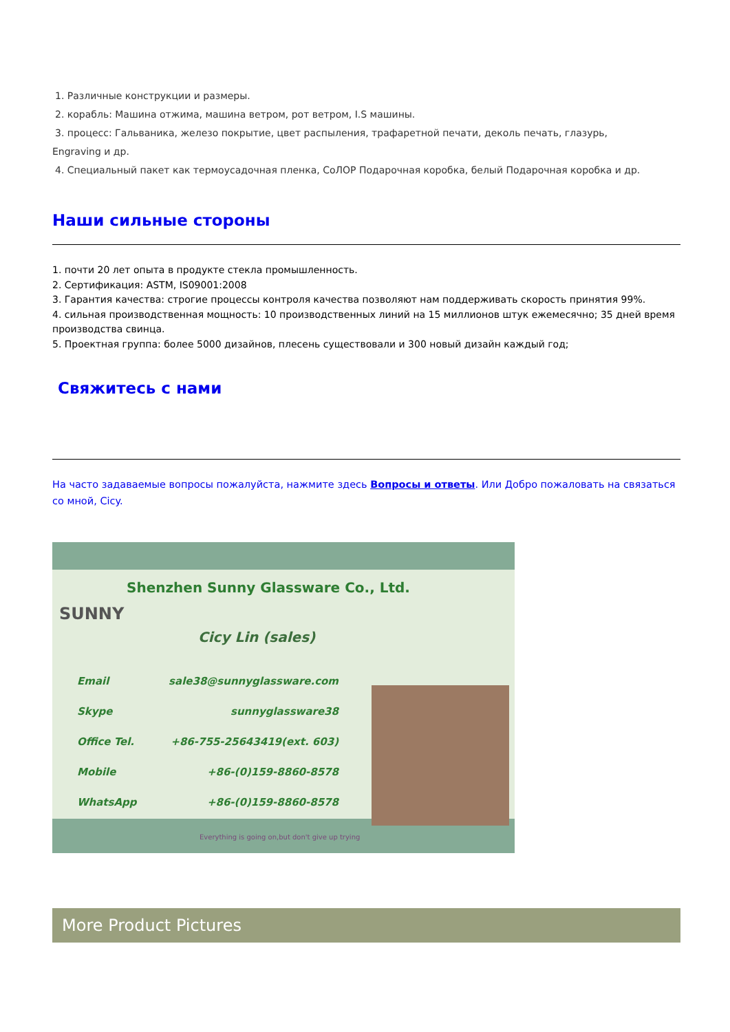1. Различные конструкции и размеры.
2. корабль: Машина отжима, машина ветром, рот ветром, I.S машины.
3. процесс: Гальваника, железо покрытие, цвет распыления, трафаретной печати, деколь печать, глазурь,
Engraving и др.
4. Специальный пакет как термоусадочная пленка, СоЛОР Подарочная коробка, белый Подарочная коробка и др.
Наши сильные стороны
1. почти 20 лет опыта в продукте стекла промышленность.
2. Сертификация: ASTM, IS09001:2008
3. Гарантия качества: строгие процессы контроля качества позволяют нам поддерживать скорость принятия 99%.
4. сильная производственная мощность: 10 производственных линий на 15 миллионов штук ежемесячно; 35 дней время производства свинца.
5. Проектная группа: более 5000 дизайнов, плесень существовали и 300 новый дизайн каждый год;
Свяжитесь с нами
На часто задаваемые вопросы пожалуйста, нажмите здесь Вопросы и ответы. Или Добро пожаловать на связаться со мной, Cicy.
SUNNY
Shenzhen Sunny Glassware Co., Ltd.
Cicy Lin (sales)
Email sale38@sunnyglassware.com
Skype sunnyglassware38
Office Tel. +86-755-25643419(ext. 603)
Mobile +86-(0)159-8860-8578
WhatsApp +86-(0)159-8860-8578
Everything is going on,but don't give up trying
More Product Pictures